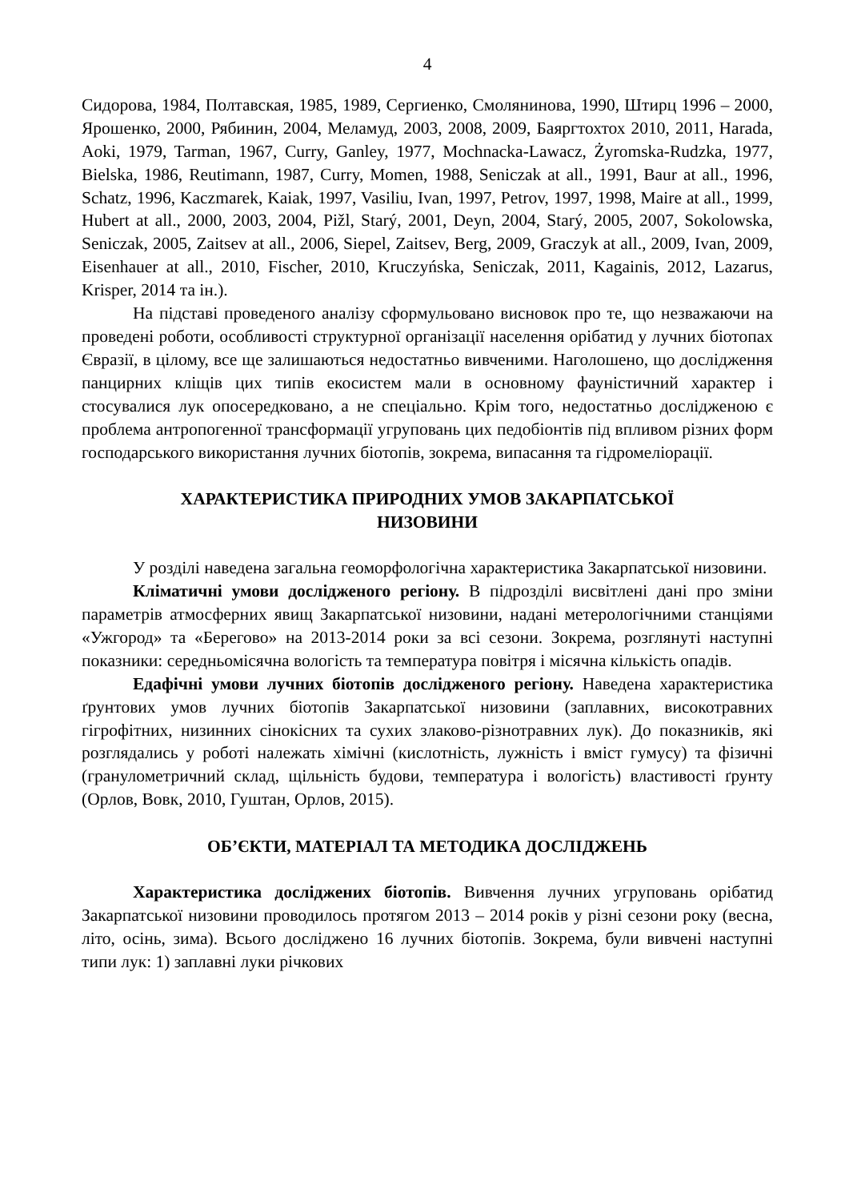4
Сидорова, 1984, Полтавская, 1985, 1989, Сергиенко, Смолянинова, 1990, Штирц 1996 – 2000, Ярошенко, 2000, Рябинин, 2004, Меламуд, 2003, 2008, 2009, Баяргтохтох 2010, 2011, Harada, Aoki, 1979, Tarman, 1967, Curry, Ganley, 1977, Mochnacka-Lawacz, Żyromska-Rudzka, 1977, Bielska, 1986, Reutimann, 1987, Curry, Momen, 1988, Seniczak at all., 1991, Baur at all., 1996, Schatz, 1996, Kaczmarek, Kaiak, 1997, Vasiliu, Ivan, 1997, Petrov, 1997, 1998, Maire at all., 1999, Hubert at all., 2000, 2003, 2004, Pižl, Starý, 2001, Deyn, 2004, Starý, 2005, 2007, Sokolowska, Seniczak, 2005, Zaitsev at all., 2006, Siepel, Zaitsev, Berg, 2009, Graczyk at all., 2009, Ivan, 2009, Eisenhauer at all., 2010, Fischer, 2010, Kruczyńska, Seniczak, 2011, Kagainis, 2012, Lazarus, Krisper, 2014 та ін.).
На підставі проведеного аналізу сформульовано висновок про те, що незважаючи на проведені роботи, особливості структурної організації населення орібатид у лучних біотопах Євразії, в цілому, все ще залишаються недостатньо вивченими. Наголошено, що дослідження панцирних кліщів цих типів екосистем мали в основному фауністичний характер і стосувалися лук опосередковано, а не спеціально. Крім того, недостатньо дослідженою є проблема антропогенної трансформації угруповань цих педобіонтів під впливом різних форм господарського використання лучних біотопів, зокрема, випасання та гідромеліорації.
ХАРАКТЕРИСТИКА ПРИРОДНИХ УМОВ ЗАКАРПАТСЬКОЇ
НИЗОВИНИ
У розділі наведена загальна геоморфологічна характеристика Закарпатської низовини.
Кліматичні умови дослідженого регіону. В підрозділі висвітлені дані про зміни параметрів атмосферних явищ Закарпатської низовини, надані метерологічними станціями «Ужгород» та «Берегово» на 2013-2014 роки за всі сезони. Зокрема, розглянуті наступні показники: середньомісячна вологість та температура повітря і місячна кількість опадів.
Едафічні умови лучних біотопів дослідженого регіону. Наведена характеристика ґрунтових умов лучних біотопів Закарпатської низовини (заплавних, високотравних гігрофітних, низинних сінокісних та сухих злаково-різнотравних лук). До показників, які розглядались у роботі належать хімічні (кислотність, лужність і вміст гумусу) та фізичні (гранулометричний склад, щільність будови, температура і вологість) властивості ґрунту (Орлов, Вовк, 2010, Гуштан, Орлов, 2015).
ОБ’ЄКТИ, МАТЕРІАЛ ТА МЕТОДИКА ДОСЛІДЖЕНЬ
Характеристика досліджених біотопів. Вивчення лучних угруповань орібатид Закарпатської низовини проводилось протягом 2013 – 2014 років у різні сезони року (весна, літо, осінь, зима). Всього досліджено 16 лучних біотопів. Зокрема, були вивчені наступні типи лук: 1) заплавні луки річкових